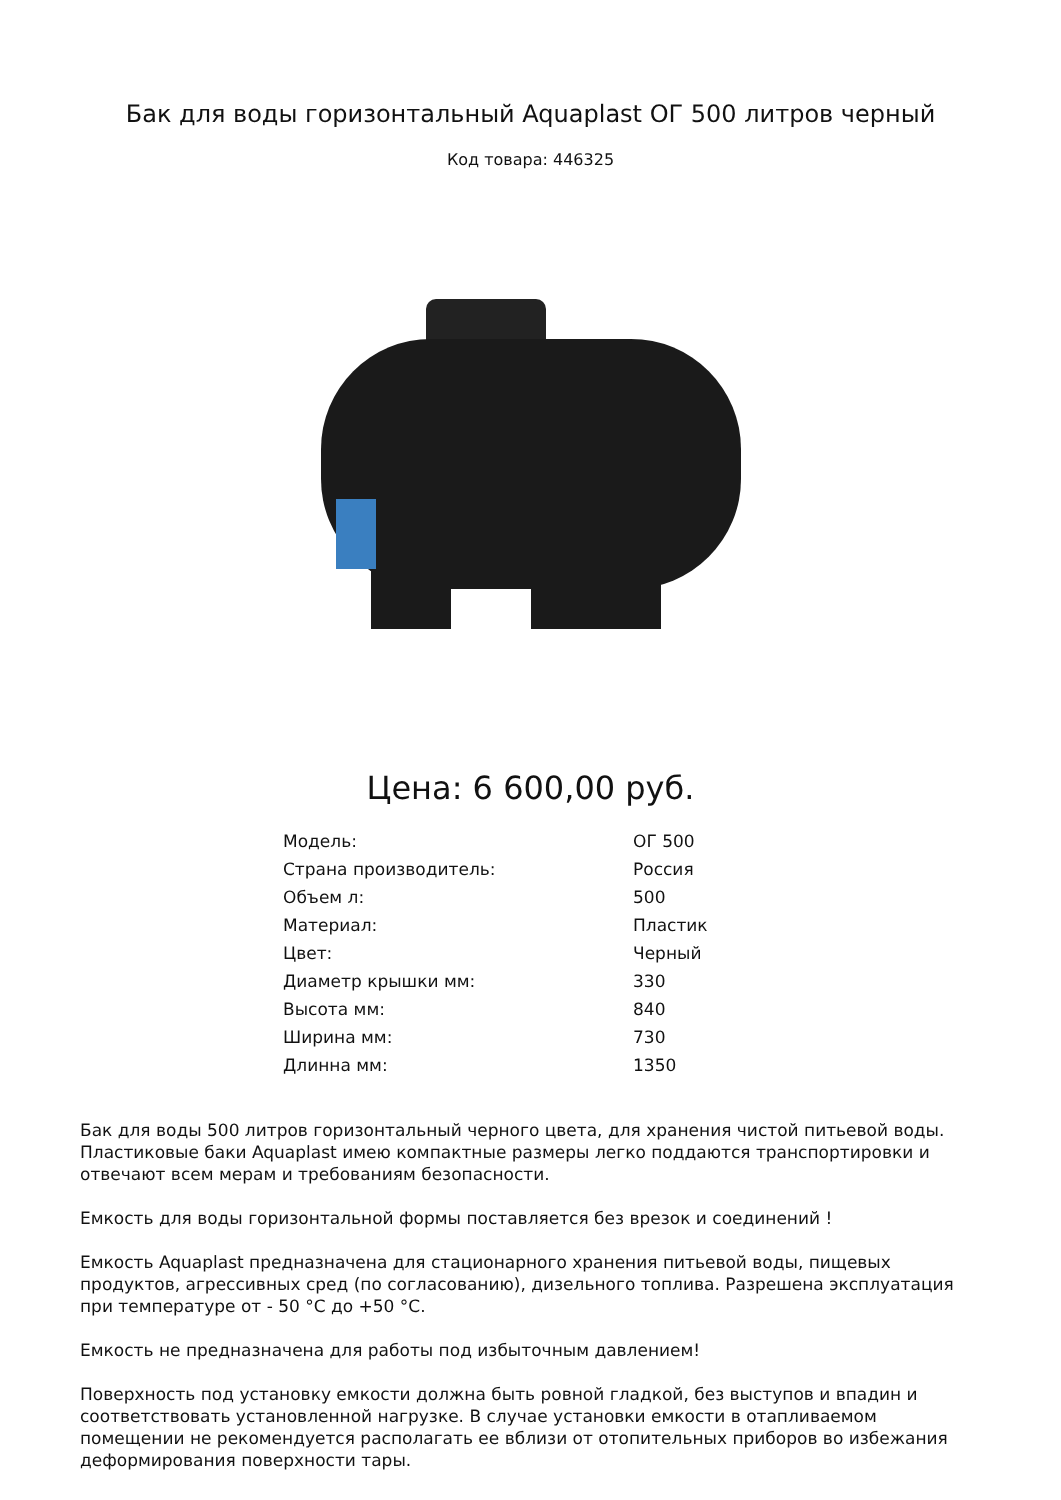Бак для воды горизонтальный Aquaplast ОГ 500 литров черный
Код товара: 446325
Цена: 6 600,00 руб.
| Модель: | ОГ 500 |
| Страна производитель: | Россия |
| Объем л: | 500 |
| Материал: | Пластик |
| Цвет: | Черный |
| Диаметр крышки мм: | 330 |
| Высота мм: | 840 |
| Ширина мм: | 730 |
| Длинна мм: | 1350 |
Бак для воды 500 литров горизонтальный черного цвета, для хранения чистой питьевой воды. Пластиковые баки Aquaplast имею компактные размеры легко поддаются транспортировки и отвечают всем мерам и требованиям безопасности.
Емкость для воды горизонтальной формы поставляется без врезок и соединений !
Емкость Aquaplast предназначена для стационарного хранения питьевой воды, пищевых продуктов, агрессивных сред (по согласованию), дизельного топлива. Разрешена эксплуатация при температуре от - 50 °С до +50 °С.
Емкость не предназначена для работы под избыточным давлением!
Поверхность под установку емкости должна быть ровной гладкой, без выступов и впадин и соответствовать установленной нагрузке. В случае установки емкости в отапливаемом помещении не рекомендуется располагать ее вблизи от отопительных приборов во избежания деформирования поверхности тары.